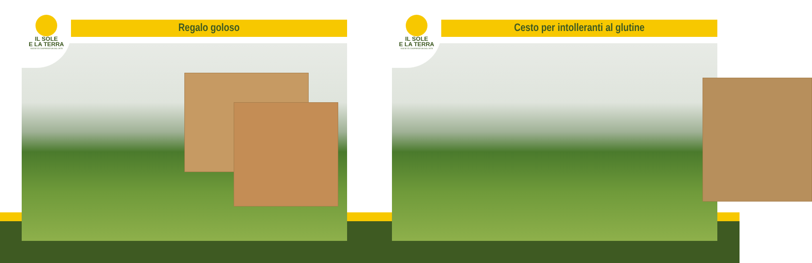Regalo goloso
IL SOLE
E LA TERRA
SOCIETÀ COOPERATIVA DAL 1979
Cesto per intolleranti al glutine
IL SOLE
E LA TERRA
SOCIETÀ COOPERATIVA DAL 1979